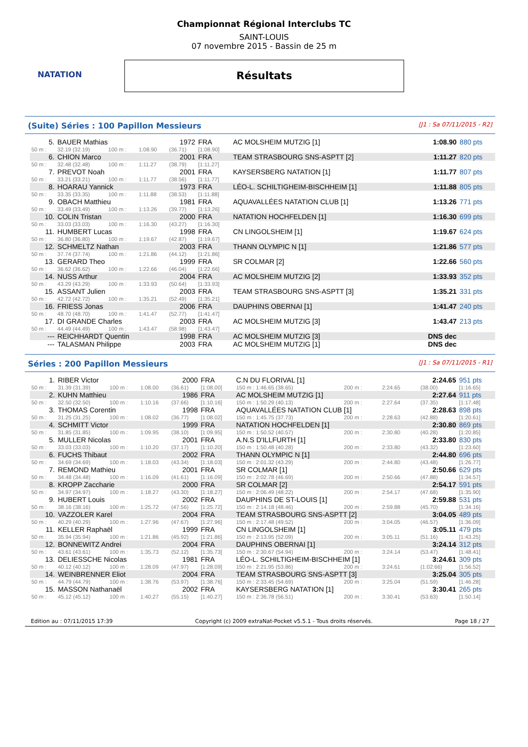NATATION
Championnat Régional Interclubs TC
SAINT-LOUIS
07 novembre 2015 - Bassin de 25 m
Résultats
(Suite) Séries : 100 Papillon Messieurs [J1 : Sa 07/11/2015 - R2]
| 5. | BAUER Mathias | | | 1972 | FRA | AC MOLSHEIM MUTZIG [1] | 1:08.90 | 880 pts |
| 50 m : | 32.19 (32.19) | 100 m : | 1:08.90 | (36.71) | [1:08.90] | | | |
| 6. | CHION Marco | | | 2001 | FRA | TEAM STRASBOURG SNS-ASPTT [2] | 1:11.27 | 820 pts |
| 50 m : | 32.48 (32.48) | 100 m : | 1:11.27 | (38.79) | [1:11.27] | | | |
| 7. | PREVOT Noah | | | 2001 | FRA | KAYSERSBERG NATATION [1] | 1:11.77 | 807 pts |
| 50 m : | 33.21 (33.21) | 100 m : | 1:11.77 | (38.56) | [1:11.77] | | | |
| 8. | HOARAU Yannick | | | 1973 | FRA | LÉO-L. SCHILTIGHEIM-BISCHHEIM [1] | 1:11.88 | 805 pts |
| 50 m : | 33.35 (33.35) | 100 m : | 1:11.88 | (38.53) | [1:11.88] | | | |
| 9. | OBACH Matthieu | | | 1981 | FRA | AQUAVALLÉES NATATION CLUB [1] | 1:13.26 | 771 pts |
| 50 m : | 33.49 (33.49) | 100 m : | 1:13.26 | (39.77) | [1:13.26] | | | |
| 10. | COLIN Tristan | | | 2000 | FRA | NATATION HOCHFELDEN [1] | 1:16.30 | 699 pts |
| 50 m : | 33.03 (33.03) | 100 m : | 1:16.30 | (43.27) | [1:16.30] | | | |
| 11. | HUMBERT Lucas | | | 1998 | FRA | CN LINGOLSHEIM [1] | 1:19.67 | 624 pts |
| 50 m : | 36.80 (36.80) | 100 m : | 1:19.67 | (42.87) | [1:19.67] | | | |
| 12. | SCHMELTZ Nathan | | | 2003 | FRA | THANN OLYMPIC N [1] | 1:21.86 | 577 pts |
| 50 m : | 37.74 (37.74) | 100 m : | 1:21.86 | (44.12) | [1:21.86] | | | |
| 13. | GERARD Theo | | | 1999 | FRA | SR COLMAR [2] | 1:22.66 | 560 pts |
| 50 m : | 36.62 (36.62) | 100 m : | 1:22.66 | (46.04) | [1:22.66] | | | |
| 14. | NUSS Arthur | | | 2004 | FRA | AC MOLSHEIM MUTZIG [2] | 1:33.93 | 352 pts |
| 50 m : | 43.29 (43.29) | 100 m : | 1:33.93 | (50.64) | [1:33.93] | | | |
| 15. | ASSANT Julien | | | 2003 | FRA | TEAM STRASBOURG SNS-ASPTT [3] | 1:35.21 | 331 pts |
| 50 m : | 42.72 (42.72) | 100 m : | 1:35.21 | (52.49) | [1:35.21] | | | |
| 16. | FRIESS Jonas | | | 2006 | FRA | DAUPHINS OBERNAI [1] | 1:41.47 | 240 pts |
| 50 m : | 48.70 (48.70) | 100 m : | 1:41.47 | (52.77) | [1:41.47] | | | |
| 17. | DI GRANDE Charles | | | 2003 | FRA | AC MOLSHEIM MUTZIG [3] | 1:43.47 | 213 pts |
| 50 m : | 44.49 (44.49) | 100 m : | 1:43.47 | (58.98) | [1:43.47] | | | |
| --- | REICHHARDT Quentin | | | 1998 | FRA | AC MOLSHEIM MUTZIG [3] | DNS dec | |
| --- | TALASMAN Philippe | | | 2003 | FRA | AC MOLSHEIM MUTZIG [1] | DNS dec | |
Séries : 200 Papillon Messieurs [J1 : Sa 07/11/2015 - R1]
| 1. | RIBER Victor | | | 2000 | FRA | C.N DU FLORIVAL [1] | | | 2:24.65 | 951 pts |
| 50 m : | 31.39 (31.39) | 100 m : | 1:08.00 | (36.61) | [1:08.00] | 150 m : 1:46.65 (38.65) | 200 m : | 2:24.65 | (38.00) | [1:16.65] |
| 2. | KUHN Matthieu | | | 1986 | FRA | AC MOLSHEIM MUTZIG [1] | | | 2:27.64 | 911 pts |
| 50 m : | 32.50 (32.50) | 100 m : | 1:10.16 | (37.66) | [1:10.16] | 150 m : 1:50.29 (40.13) | 200 m : | 2:27.64 | (37.35) | [1:17.48] |
| 3. | THOMAS Corentin | | | 1998 | FRA | AQUAVALLÉES NATATION CLUB [1] | | | 2:28.63 | 898 pts |
| 50 m : | 31.25 (31.25) | 100 m : | 1:08.02 | (36.77) | [1:08.02] | 150 m : 1:45.75 (37.73) | 200 m : | 2:28.63 | (42.88) | [1:20.61] |
| 4. | SCHMITT Victor | | | 1999 | FRA | NATATION HOCHFELDEN [1] | | | 2:30.80 | 869 pts |
| 50 m : | 31.85 (31.85) | 100 m : | 1:09.95 | (38.10) | [1:09.95] | 150 m : 1:50.52 (40.57) | 200 m : | 2:30.80 | (40.28) | [1:20.85] |
| 5. | MULLER Nicolas | | | 2001 | FRA | A.N.S D'ILLFURTH [1] | | | 2:33.80 | 830 pts |
| 50 m : | 33.03 (33.03) | 100 m : | 1:10.20 | (37.17) | [1:10.20] | 150 m : 1:50.48 (40.28) | 200 m : | 2:33.80 | (43.32) | [1:23.60] |
| 6. | FUCHS Thibaut | | | 2002 | FRA | THANN OLYMPIC N [1] | | | 2:44.80 | 696 pts |
| 50 m : | 34.69 (34.69) | 100 m : | 1:18.03 | (43.34) | [1:18.03] | 150 m : 2:01.32 (43.29) | 200 m : | 2:44.80 | (43.48) | [1:26.77] |
| 7. | REMOND Mathieu | | | 2001 | FRA | SR COLMAR [1] | | | 2:50.66 | 629 pts |
| 50 m : | 34.48 (34.48) | 100 m : | 1:16.09 | (41.61) | [1:16.09] | 150 m : 2:02.78 (46.69) | 200 m : | 2:50.66 | (47.88) | [1:34.57] |
| 8. | KROPP Zaccharie | | | 2000 | FRA | SR COLMAR [2] | | | 2:54.17 | 591 pts |
| 50 m : | 34.97 (34.97) | 100 m : | 1:18.27 | (43.30) | [1:18.27] | 150 m : 2:06.49 (48.22) | 200 m : | 2:54.17 | (47.68) | [1:35.90] |
| 9. | HUBERT Louis | | | 2002 | FRA | DAUPHINS DE ST-LOUIS [1] | | | 2:59.88 | 531 pts |
| 50 m : | 38.16 (38.16) | 100 m : | 1:25.72 | (47.56) | [1:25.72] | 150 m : 2:14.18 (48.46) | 200 m : | 2:59.88 | (45.70) | [1:34.16] |
| 10. | VAZZOLER Karel | | | 2004 | FRA | TEAM STRASBOURG SNS-ASPTT [2] | | | 3:04.05 | 489 pts |
| 50 m : | 40.29 (40.29) | 100 m : | 1:27.96 | (47.67) | [1:27.96] | 150 m : 2:17.48 (49.52) | 200 m : | 3:04.05 | (46.57) | [1:36.09] |
| 11. | KELLER Raphaël | | | 1999 | FRA | CN LINGOLSHEIM [1] | | | 3:05.11 | 479 pts |
| 50 m : | 35.94 (35.94) | 100 m : | 1:21.86 | (45.92) | [1:21.86] | 150 m : 2:13.95 (52.09) | 200 m : | 3:05.11 | (51.16) | [1:43.25] |
| 12. | BONNEWITZ Andrei | | | 2004 | FRA | DAUPHINS OBERNAI [1] | | | 3:24.14 | 312 pts |
| 50 m : | 43.61 (43.61) | 100 m : | 1:35.73 | (52.12) | [1:35.73] | 150 m : 2:30.67 (54.94) | 200 m : | 3:24.14 | (53.47) | [1:48.41] |
| 13. | DELIESSCHE Nicolas | | | 1981 | FRA | LÉO-L. SCHILTIGHEIM-BISCHHEIM [1] | | | 3:24.61 | 309 pts |
| 50 m : | 40.12 (40.12) | 100 m : | 1:28.09 | (47.97) | [1:28.09] | 150 m : 2:21.95 (53.86) | 200 m : | 3:24.61 | (1:02.66) | [1:56.52] |
| 14. | WEINBRENNER Eliot | | | 2004 | FRA | TEAM STRASBOURG SNS-ASPTT [3] | | | 3:25.04 | 305 pts |
| 50 m : | 44.79 (44.79) | 100 m : | 1:38.76 | (53.97) | [1:38.76] | 150 m : 2:33.45 (54.69) | 200 m : | 3:25.04 | (51.59) | [1:46.28] |
| 15. | MASSON Nathanaël | | | 2002 | FRA | KAYSERSBERG NATATION [1] | | | 3:30.41 | 265 pts |
| 50 m : | 45.12 (45.12) | 100 m : | 1:40.27 | (55.15) | [1:40.27] | 150 m : 2:36.78 (56.51) | 200 m : | 3:30.41 | (53.63) | [1:50.14] |
Edition au : 07/11/2015 17:39 Copyright (c) 2009 extraNat-Pocket v5.5.1 - Tous droits réservés. Page 18 / 27